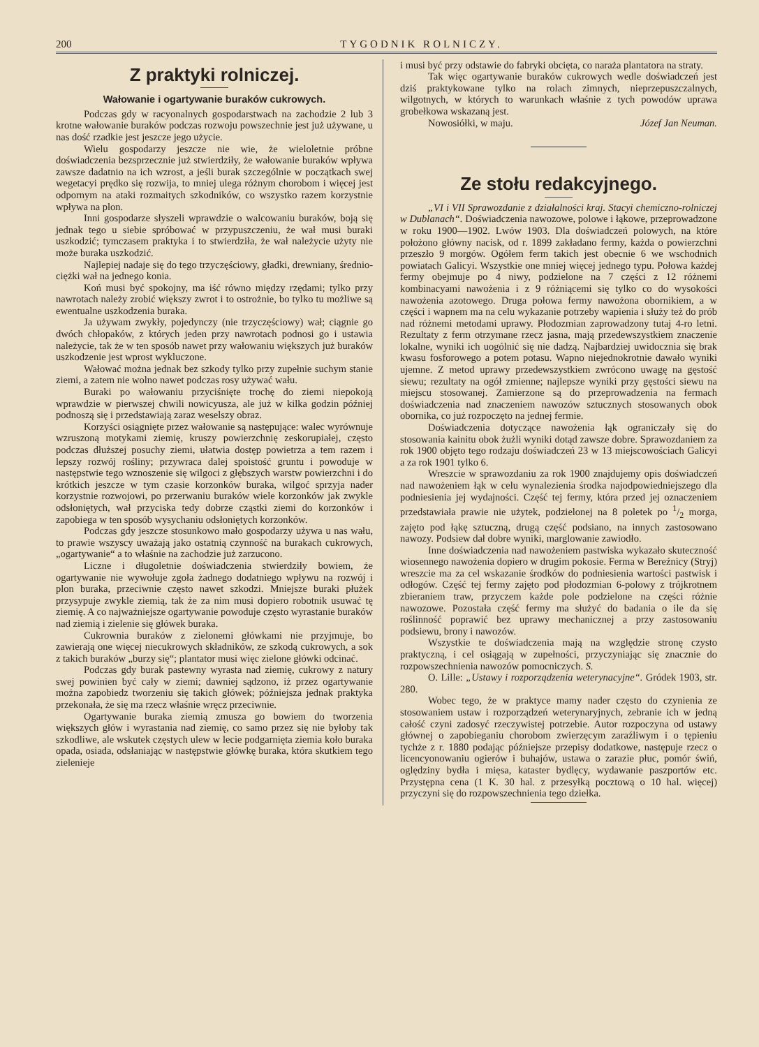200 TYGODNIK ROLNICZY.
Z praktyki rolniczej.
Wałowanie i ogartywanie buraków cukrowych.
Podczas gdy w racyonalnych gospodarstwach na zachodzie 2 lub 3 krotne wałowanie buraków podczas rozwoju powszechnie jest już używane, u nas dość rzadkie jest jeszcze jego użycie.
Wielu gospodarzy jeszcze nie wie, że wieloletnie próbne doświadczenia bezsprzecznie już stwierdziły, że wałowanie buraków wpływa zawsze dadatnio na ich wzrost, a jeśli burak szczególnie w początkach swej wegetacyi prędko się rozwija, to mniej ulega różnym chorobom i więcej jest odpornym na ataki rozmaitych szkodników, co wszystko razem korzystnie wpływa na plon.
Inni gospodarze słyszeli wprawdzie o walcowaniu buraków, boją się jednak tego u siebie spróbować w przypuszczeniu, że wał musi buraki uszkodzić; tymczasem praktyka i to stwierdziła, że wał należycie użyty nie może buraka uszkodzić.
Najlepiej nadaje się do tego trzyczęściowy, gładki, drewniany, średnio-ciężki wał na jednego konia.
Koń musi być spokojny, ma iść równo między rzędami; tylko przy nawrotach należy zrobić większy zwrot i to ostrożnie, bo tylko tu możliwe są ewentualne uszkodzenia buraka.
Ja używam zwykły, pojedynczy (nie trzyczęściowy) wał; ciągnie go dwóch chłopaków, z których jeden przy nawrotach podnosi go i ustawia należycie, tak że w ten sposób nawet przy wałowaniu większych już buraków uszkodzenie jest wprost wykluczone.
Wałować można jednak bez szkody tylko przy zupełnie suchym stanie ziemi, a zatem nie wolno nawet podczas rosy używać wału.
Buraki po wałowaniu przyciśnięte trochę do ziemi niepokoją wprawdzie w pierwszej chwili nowicyusza, ale już w kilka godzin później podnoszą się i przedstawiają zaraz weselszy obraz.
Korzyści osiągnięte przez wałowanie są następujące: walec wyrównuje wzruszoną motykami ziemię, kruszy powierzchnię zeskorupiałej, często podczas dłuższej posuchy ziemi, ułatwia dostęp powietrza a tem razem i lepszy rozwój rośliny; przywraca dalej spoistość gruntu i powoduje w następstwie tego wznoszenie się wilgoci z głębszych warstw powierzchni i do krótkich jeszcze w tym czasie korzonków buraka, wilgoć sprzyja nader korzystnie rozwojowi, po przerwaniu buraków wiele korzonków jak zwykle odsłoniętych, wał przyciska tedy dobrze cząstki ziemi do korzonków i zapobiega w ten sposób wysychaniu odsłoniętych korzonków.
Podczas gdy jeszcze stosunkowo mało gospodarzy używa u nas wału, to prawie wszyscy uważają jako ostatnią czynność na burakach cukrowych, „ogartywanie“ a to właśnie na zachodzie już zarzucono.
Liczne i długoletnie doświadczenia stwierdziły bowiem, że ogartywanie nie wywołuje zgoła żadnego dodatniego wpływu na rozwój i plon buraka, przeciwnie często nawet szkodzi. Mniejsze buraki płużek przysypuje zwykle ziemią, tak że za nim musi dopiero robotnik usuwać tę ziemię. A co najważniejsze ogartywanie powoduje często wyrastanie buraków nad ziemią i zielenie się główek buraka.
Cukrownia buraków z zielonemi główkami nie przyjmuje, bo zawierają one więcej niecukrowych składników, ze szkodą cukrowych, a sok z takich buraków „burzy się“; plantator musi więc zielone główki odcinać.
Podczas gdy burak pastewny wyrasta nad ziemię, cukrowy z natury swej powinien być cały w ziemi; dawniej sądzono, iż przez ogartywanie można zapobiedz tworzeniu się takich główek; późniejsza jednak praktyka przekonała, że się ma rzecz właśnie wręcz przeciwnie.
Ogartywanie buraka ziemią zmusza go bowiem do tworzenia większych głów i wyrastania nad ziemię, co samo przez się nie byłoby tak szkodliwe, ale wskutek częstych ulew w lecie podgarnięta ziemia koło buraka opada, osiada, odsłaniając w następstwie główkę buraka, która skutkiem tego zielenieje
i musi być przy odstawie do fabryki obcięta, co naraża plantatora na straty.
Tak więc ogartywanie buraków cukrowych wedle doświadczeń jest dziś praktykowane tylko na rolach zimnych, nieprzepuszczalnych, wilgotnych, w których to warunkach właśnie z tych powodów uprawa grobełkowa wskazaną jest.
Nowosiółki, w maju. Józef Jan Neuman.
Ze stołu redakcyjnego.
„VI i VII Sprawozdanie z działalności kraj. Stacyi chemiczno-rolniczej w Dublanach“. Doświadczenia nawozowe, polowe i łąkowe, przeprowadzone w roku 1900—1902. Lwów 1903. Dla doświadczeń polowych, na które położono główny nacisk, od r. 1899 zakładano fermy, każda o powierzchni przeszło 9 morgów. Ogółem ferm takich jest obecnie 6 we wschodnich powiatach Galicyi. Wszystkie one mniej więcej jednego typu. Połowa każdej fermy obejmuje po 4 niwy, podzielone na 7 części z 12 różnemi kombinacyami nawożenia i z 9 różniącemi się tylko co do wysokości nawożenia azotowego. Druga połowa fermy nawożona obornikiem, a w części i wapnem ma na celu wykazanie potrzeby wapienia i służy też do prób nad różnemi metodami uprawy. Płodozmian zaprowadzony tutaj 4-ro letni. Rezultaty z ferm otrzymane rzecz jasna, mają przedewszystkiem znaczenie lokalne, wyniki ich uogólnić się nie dadzą. Najbardziej uwidocznia się brak kwasu fosforowego a potem potasu. Wapno niejednokrotnie dawało wyniki ujemne. Z metod uprawy przedewszystkiem zwrócono uwagę na gęstość siewu; rezultaty na ogół zmienne; najlepsze wyniki przy gęstości siewu na miejscu stosowanej. Zamierzone są do przeprowadzenia na fermach doświadczenia nad znaczeniem nawozów sztucznych stosowanych obok obornika, co już rozpoczęto na jednej fermie.
Doświadczenia dotyczące nawożenia łąk ograniczały się do stosowania kainitu obok żużli wyniki dotąd zawsze dobre. Sprawozdaniem za rok 1900 objęto tego rodzaju doświadczeń 23 w 13 miejscowościach Galicyi a za rok 1901 tylko 6.
Wreszcie w sprawozdaniu za rok 1900 znajdujemy opis doświadczeń nad nawożeniem łąk w celu wynalezienia środka najodpowiedniejszego dla podniesienia jej wydajności. Część tej fermy, która przed jej oznaczeniem przedstawiała prawie nie użytek, podzielonej na 8 poletek po 1/2 morga, zajęto pod łąkę sztuczną, drugą część podsiano, na innych zastosowano nawozy. Podsiew dał dobre wyniki, marglowanie zawiodło.
Inne doświadczenia nad nawożeniem pastwiska wykazało skuteczność wiosennego nawożenia dopiero w drugim pokosie. Ferma w Bereźnicy (Stryj) wreszcie ma za cel wskazanie środków do podniesienia wartości pastwisk i odłogów. Część tej fermy zajęto pod płodozmian 6-polowy z trójkrotnem zbieraniem traw, przyczem każde pole podzielone na części różnie nawozowe. Pozostała część fermy ma służyć do badania o ile da się roślinność poprawić bez uprawy mechanicznej a przy zastosowaniu podsiewu, brony i nawozów.
Wszystkie te doświadczenia mają na względzie stronę czysto praktyczną, i cel osiągają w zupełności, przyczyniając się znacznie do rozpowszechnienia nawozów pomocniczych. S.
O. Lille: „Ustawy i rozporządzenia weterynacyjne“. Gródek 1903, str. 280.
Wobec tego, że w praktyce mamy nader często do czynienia ze stosowaniem ustaw i rozporządzeń weterynaryjnych, zebranie ich w jedną całość czyni zadosyć rzeczywistej potrzebie. Autor rozpoczyna od ustawy głównej o zapobieganiu chorobom zwierzęcym zaraźliwym i o tępieniu tychże z r. 1880 podając późniejsze przepisy dodatkowe, następuje rzecz o licencyonowaniu ogierów i buhajów, ustawa o zarazie płuc, pomór świń, oględziny bydła i mięsa, kataster bydlęcy, wydawanie paszportów etc. Przystępna cena (1 K. 30 hal. z przesyłką pocztową o 10 hal. więcej) przyczyni się do rozpowszechnienia tego dziełka.